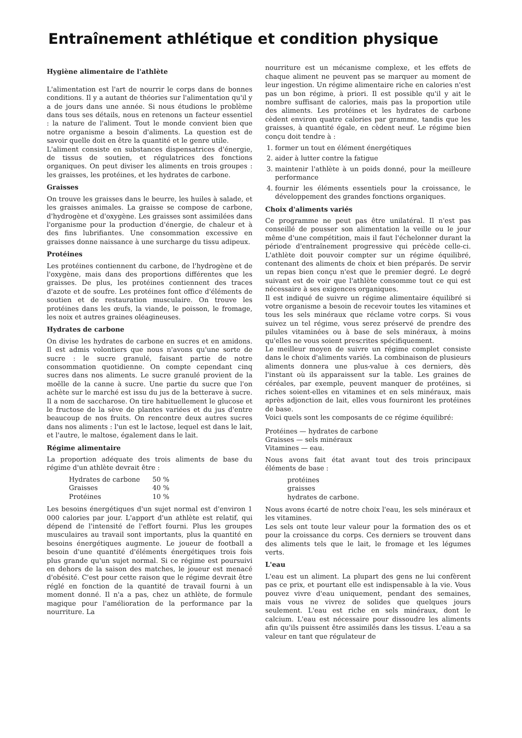Entraînement athlétique et condition physique
Hygiène alimentaire de l'athlète
L'alimentation est l'art de nourrir le corps dans de bonnes conditions. Il y a autant de théories sur l'alimentation qu'il y a de jours dans une année. Si nous étudions le problème dans tous ses détails, nous en retenons un facteur essentiel : la nature de l'aliment. Tout le monde convient bien que notre organisme a besoin d'aliments. La question est de savoir quelle doit en être la quantité et le genre utile.
L'aliment consiste en substances dispensatrices d'énergie, de tissus de soutien, et régulatrices des fonctions organiques. On peut diviser les aliments en trois groupes : les graisses, les protéines, et les hydrates de carbone.
Graisses
On trouve les graisses dans le beurre, les huiles à salade, et les graisses animales. La graisse se compose de carbone, d'hydrogène et d'oxygène. Les graisses sont assimilées dans l'organisme pour la production d'énergie, de chaleur et à des fins lubrifiantes. Une consommation excessive en graisses donne naissance à une surcharge du tissu adipeux.
Protéines
Les protéines contiennent du carbone, de l'hydrogène et de l'oxygène, mais dans des proportions différentes que les graisses. De plus, les protéines contiennent des traces d'azote et de soufre. Les protéines font office d'éléments de soutien et de restauration musculaire. On trouve les protéines dans les œufs, la viande, le poisson, le fromage, les noix et autres graines oléagineuses.
Hydrates de carbone
On divise les hydrates de carbone en sucres et en amidons. Il est admis volontiers que nous n'avons qu'une sorte de sucre : le sucre granulé, faisant partie de notre consommation quotidienne. On compte cependant cinq sucres dans nos aliments. Le sucre granulé provient de la moëlle de la canne à sucre. Une partie du sucre que l'on achète sur le marché est issu du jus de la betterave à sucre. Il a nom de saccharose. On tire habituellement le glucose et le fructose de la sève de plantes variées et du jus d'entre beaucoup de nos fruits. On rencontre deux autres sucres dans nos aliments : l'un est le lactose, lequel est dans le lait, et l'autre, le maltose, également dans le lait.
Régime alimentaire
La proportion adéquate des trois aliments de base du régime d'un athlète devrait être :
| Hydrates de carbone | 50 % |
| Graisses | 40 % |
| Protéines | 10 % |
Les besoins énergétiques d'un sujet normal est d'environ 1 000 calories par jour. L'apport d'un athlète est relatif, qui dépend de l'intensité de l'effort fourni. Plus les groupes musculaires au travail sont importants, plus la quantité en besoins énergétiques augmente. Le joueur de football a besoin d'une quantité d'éléments énergétiques trois fois plus grande qu'un sujet normal. Si ce régime est poursuivi en dehors de la saison des matches, le joueur est menacé d'obésité. C'est pour cette raison que le régime devrait être réglé en fonction de la quantité de travail fourni à un moment donné. Il n'a a pas, chez un athlète, de formule magique pour l'amélioration de la performance par la nourriture. La
nourriture est un mécanisme complexe, et les effets de chaque aliment ne peuvent pas se marquer au moment de leur ingestion. Un régime alimentaire riche en calories n'est pas un bon régime, à priori. Il est possible qu'il y ait le nombre suffisant de calories, mais pas la proportion utile des aliments. Les protéines et les hydrates de carbone cèdent environ quatre calories par gramme, tandis que les graisses, à quantité égale, en cèdent neuf. Le régime bien conçu doit tendre à :
1. former un tout en élément énergétiques
2. aider à lutter contre la fatigue
3. maintenir l'athlète à un poids donné, pour la meilleure performance
4. fournir les éléments essentiels pour la croissance, le développement des grandes fonctions organiques.
Choix d'aliments variés
Ce programme ne peut pas être unilatéral. Il n'est pas conseillé de pousser son alimentation la veille ou le jour même d'une compétition, mais il faut l'échelonner durant la période d'entraînement progressive qui précède celle-ci. L'athlète doit pouvoir compter sur un régime équilibré, contenant des aliments de choix et bien préparés. De servir un repas bien conçu n'est que le premier degré. Le degré suivant est de voir que l'athlète consomme tout ce qui est nécessaire à ses exigences organiques.
Il est indiqué de suivre un régime alimentaire équilibré si votre organisme a besoin de recevoir toutes les vitamines et tous les sels minéraux que réclame votre corps. Si vous suivez un tel régime, vous serez préservé de prendre des pilules vitaminées ou à base de sels minéraux, à moins qu'elles ne vous soient prescrites spécifiquement.
Le meilleur moyen de suivre un régime complet consiste dans le choix d'aliments variés. La combinaison de plusieurs aliments donnera une plus-value à ces derniers, dès l'instant où ils apparaissent sur la table. Les graines de céréales, par exemple, peuvent manquer de protéines, si riches soient-elles en vitamines et en sels minéraux, mais après adjonction de lait, elles vous fourniront les protéines de base.
Voici quels sont les composants de ce régime équilibré:
Protéines — hydrates de carbone
Graisses — sels minéraux
Vitamines — eau.
Nous avons fait état avant tout des trois principaux éléments de base :
protéines
graisses
hydrates de carbone.
Nous avons écarté de notre choix l'eau, les sels minéraux et les vitamines.
Les sels ont toute leur valeur pour la formation des os et pour la croissance du corps. Ces derniers se trouvent dans des aliments tels que le lait, le fromage et les légumes verts.
L'eau
L'eau est un aliment. La plupart des gens ne lui confèrent pas ce prix, et pourtant elle est indispensable à la vie. Vous pouvez vivre d'eau uniquement, pendant des semaines, mais vous ne vivrez de solides que quelques jours seulement. L'eau est riche en sels minéraux, dont le calcium. L'eau est nécessaire pour dissoudre les aliments afin qu'ils puissent être assimilés dans les tissus. L'eau a sa valeur en tant que régulateur de